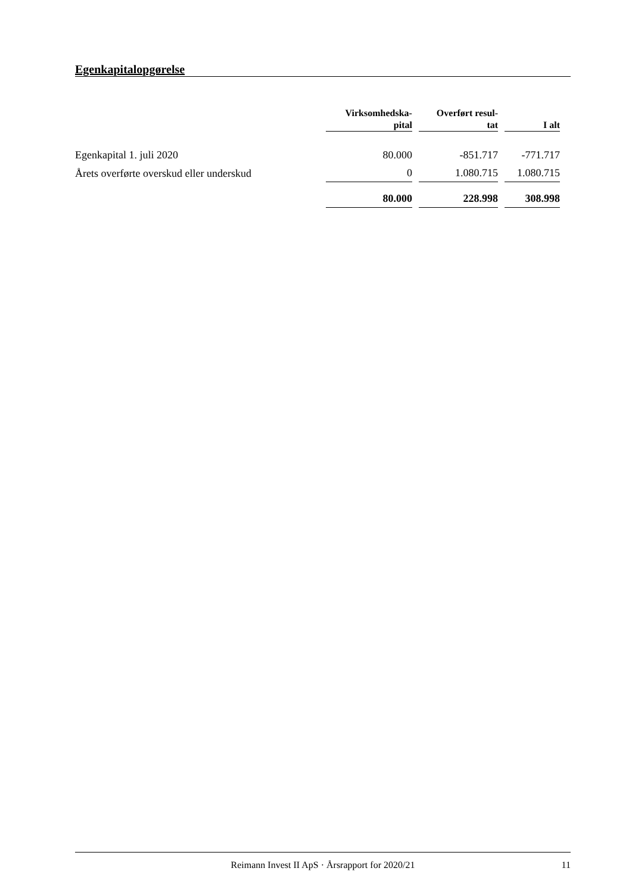Egenkapitalopgørelse
| | Virksomhedska- pital | Overført resul- tat | I alt |
| --- | --- | --- | --- |
| Egenkapital 1. juli 2020 | 80.000 | -851.717 | -771.717 |
| Årets overførte overskud eller underskud | 0 | 1.080.715 | 1.080.715 |
| | 80.000 | 228.998 | 308.998 |
Reimann Invest II ApS · Årsrapport for 2020/21 11